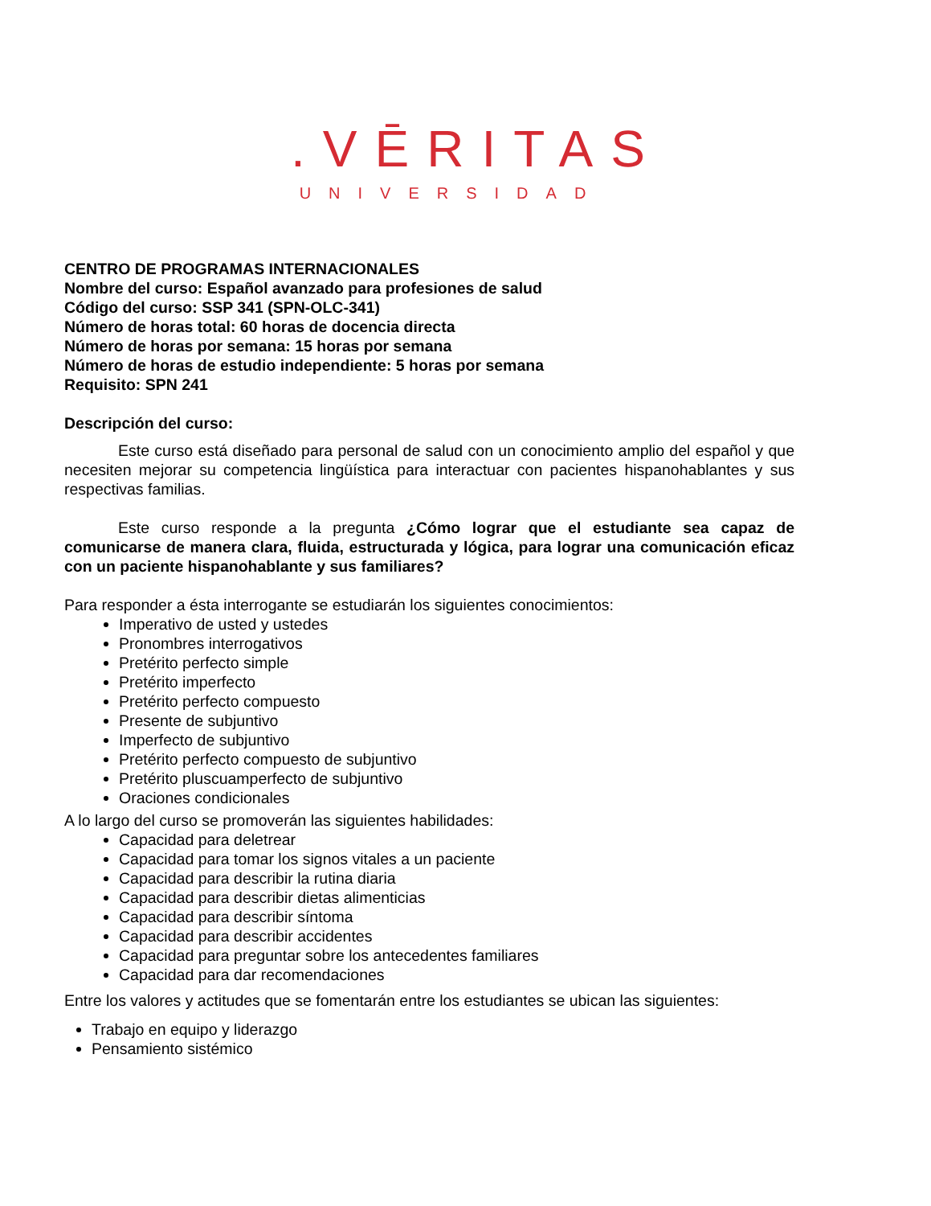.VĒRITAS
UNIVERSIDAD
CENTRO DE PROGRAMAS INTERNACIONALES
Nombre del curso: Español avanzado para profesiones de salud
Código del curso: SSP 341 (SPN-OLC-341)
Número de horas total: 60 horas de docencia directa
Número de horas por semana: 15 horas por semana
Número de horas de estudio independiente: 5 horas por semana
Requisito: SPN 241
Descripción del curso:
Este curso está diseñado para personal de salud con un conocimiento amplio del español y que necesiten mejorar su competencia lingüística para interactuar con pacientes hispanohablantes y sus respectivas familias.
Este curso responde a la pregunta ¿Cómo lograr que el estudiante sea capaz de comunicarse de manera clara, fluida, estructurada y lógica, para lograr una comunicación eficaz con un paciente hispanohablante y sus familiares?
Para responder a ésta interrogante se estudiarán los siguientes conocimientos:
Imperativo de usted y ustedes
Pronombres interrogativos
Pretérito perfecto simple
Pretérito imperfecto
Pretérito perfecto compuesto
Presente de subjuntivo
Imperfecto de subjuntivo
Pretérito perfecto compuesto de subjuntivo
Pretérito pluscuamperfecto de subjuntivo
Oraciones condicionales
A lo largo del curso se promoverán las siguientes habilidades:
Capacidad para deletrear
Capacidad para tomar los signos vitales a un paciente
Capacidad para describir la rutina diaria
Capacidad para describir dietas alimenticias
Capacidad para describir síntoma
Capacidad para describir accidentes
Capacidad para preguntar sobre los antecedentes familiares
Capacidad para dar recomendaciones
Entre los valores y actitudes que se fomentarán entre los estudiantes se ubican las siguientes:
Trabajo en equipo y liderazgo
Pensamiento sistémico